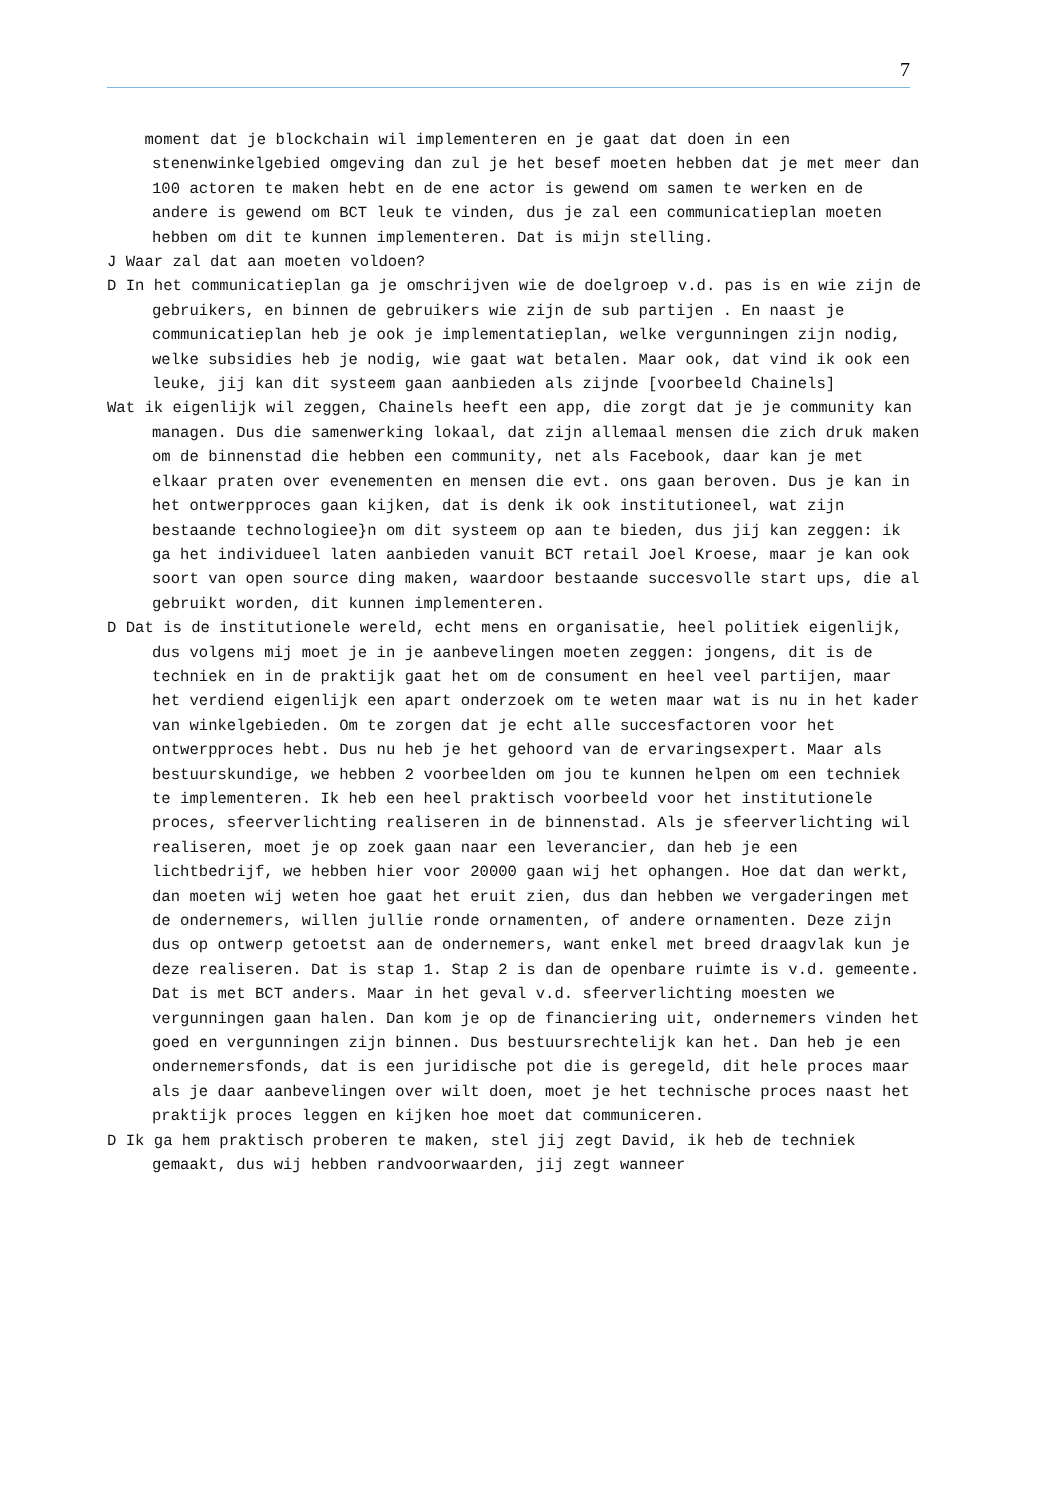7
moment dat je blockchain wil implementeren en je gaat dat doen in een stenenwinkelgebied omgeving dan zul je het besef moeten hebben dat je met meer dan 100 actoren te maken hebt en de ene actor is gewend om samen te werken en de andere is gewend om BCT leuk te vinden, dus je zal een communicatieplan moeten hebben om dit te kunnen implementeren. Dat is mijn stelling.
J Waar zal dat aan moeten voldoen?
D In het communicatieplan ga je omschrijven wie de doelgroep v.d. pas is en wie zijn de gebruikers, en binnen de gebruikers wie zijn de sub partijen . En naast je communicatieplan heb je ook je implementatieplan, welke vergunningen zijn nodig, welke subsidies heb je nodig, wie gaat wat betalen. Maar ook, dat vind ik ook een leuke, jij kan dit systeem gaan aanbieden als zijnde [voorbeeld Chainels]
Wat ik eigenlijk wil zeggen, Chainels heeft een app, die zorgt dat je je community kan managen. Dus die samenwerking lokaal, dat zijn allemaal mensen die zich druk maken om de binnenstad die hebben een community, net als Facebook, daar kan je met elkaar praten over evenementen en mensen die evt. ons gaan beroven. Dus je kan in het ontwerpproces gaan kijken, dat is denk ik ook institutioneel, wat zijn bestaande technologiee}n om dit systeem op aan te bieden, dus jij kan zeggen: ik ga het individueel laten aanbieden vanuit BCT retail Joel Kroese, maar je kan ook soort van open source ding maken, waardoor bestaande succesvolle start ups, die al gebruikt worden, dit kunnen implementeren.
D Dat is de institutionele wereld, echt mens en organisatie, heel politiek eigenlijk, dus volgens mij moet je in je aanbevelingen moeten zeggen: jongens, dit is de techniek en in de praktijk gaat het om de consument en heel veel partijen, maar het verdiend eigenlijk een apart onderzoek om te weten maar wat is nu in het kader van winkelgebieden. Om te zorgen dat je echt alle succesfactoren voor het ontwerpproces hebt. Dus nu heb je het gehoord van de ervaringsexpert. Maar als bestuurskundige, we hebben 2 voorbeelden om jou te kunnen helpen om een techniek te implementeren. Ik heb een heel praktisch voorbeeld voor het institutionele proces, sfeerverlichting realiseren in de binnenstad. Als je sfeerverlichting wil realiseren, moet je op zoek gaan naar een leverancier, dan heb je een lichtbedrijf, we hebben hier voor 20000 gaan wij het ophangen. Hoe dat dan werkt, dan moeten wij weten hoe gaat het eruit zien, dus dan hebben we vergaderingen met de ondernemers, willen jullie ronde ornamenten, of andere ornamenten. Deze zijn dus op ontwerp getoetst aan de ondernemers, want enkel met breed draagvlak kun je deze realiseren. Dat is stap 1. Stap 2 is dan de openbare ruimte is v.d. gemeente. Dat is met BCT anders. Maar in het geval v.d. sfeerverlichting moesten we vergunningen gaan halen. Dan kom je op de financiering uit, ondernemers vinden het goed en vergunningen zijn binnen. Dus bestuursrechtelijk kan het. Dan heb je een ondernemersfonds, dat is een juridische pot die is geregeld, dit hele proces maar als je daar aanbevelingen over wilt doen, moet je het technische proces naast het praktijk proces leggen en kijken hoe moet dat communiceren.
D Ik ga hem praktisch proberen te maken, stel jij zegt David, ik heb de techniek gemaakt, dus wij hebben randvoorwaarden, jij zegt wanneer